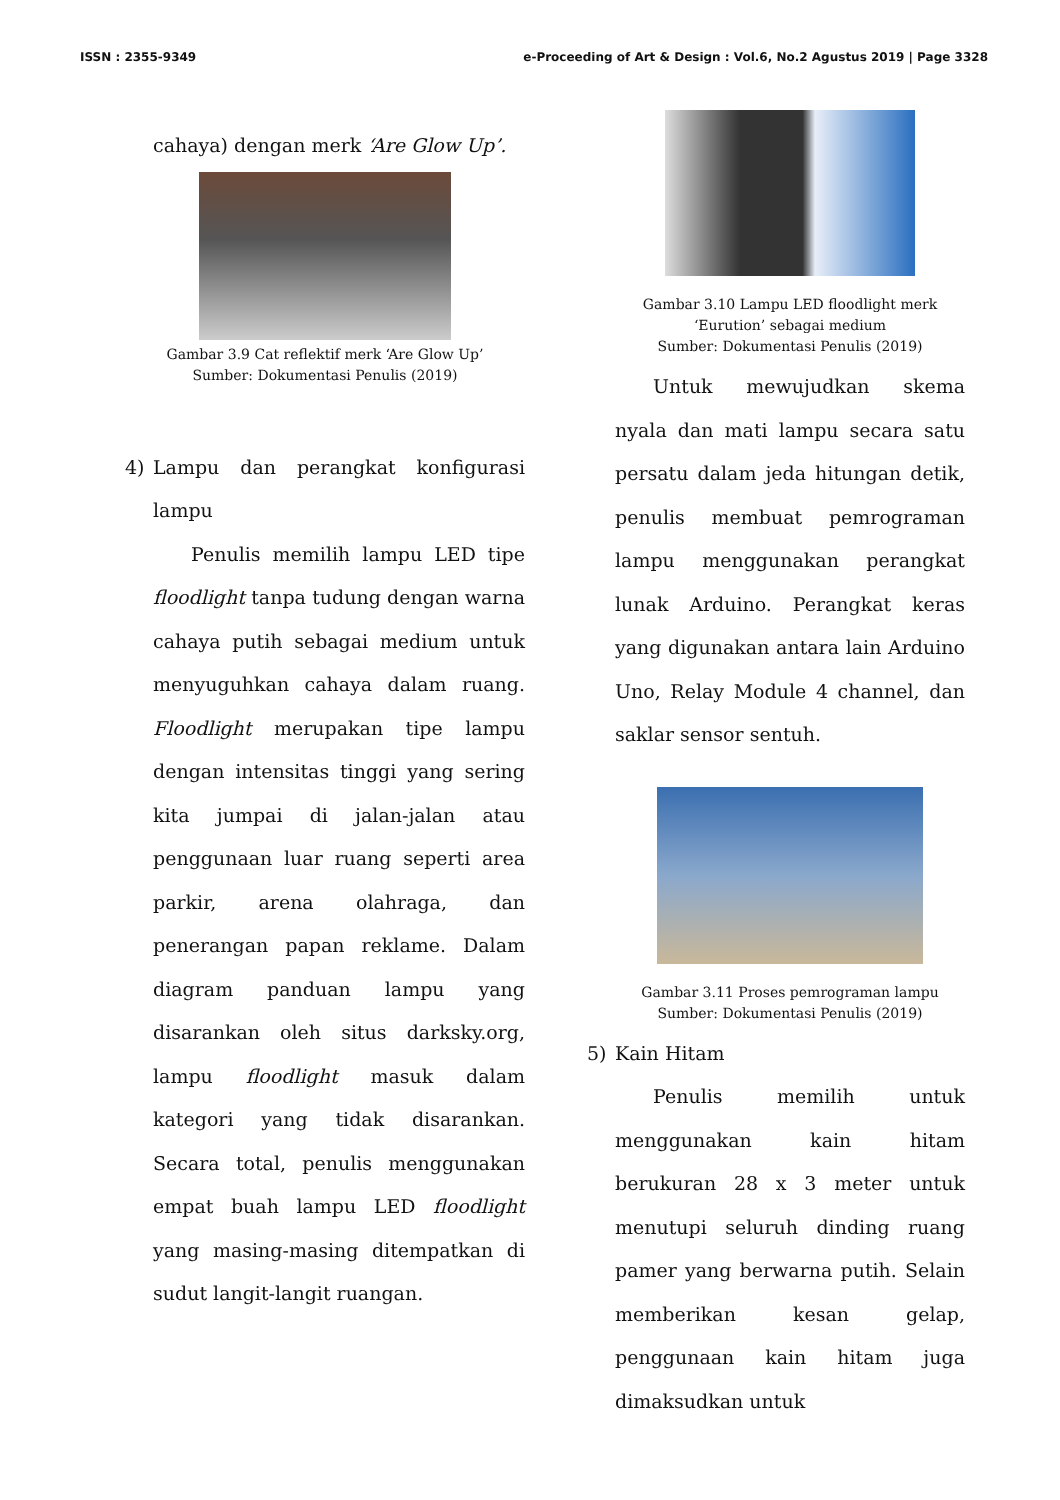ISSN : 2355-9349 e-Proceeding of Art & Design : Vol.6, No.2 Agustus 2019 | Page 3328
cahaya) dengan merk ‘Are Glow Up’.
Gambar 3.9 Cat reflektif merk ‘Are Glow Up’
Sumber: Dokumentasi Penulis (2019)
4) Lampu dan perangkat konfigurasi lampu
Penulis memilih lampu LED tipe floodlight tanpa tudung dengan warna cahaya putih sebagai medium untuk menyuguhkan cahaya dalam ruang. Floodlight merupakan tipe lampu dengan intensitas tinggi yang sering kita jumpai di jalan-jalan atau penggunaan luar ruang seperti area parkir, arena olahraga, dan penerangan papan reklame. Dalam diagram panduan lampu yang disarankan oleh situs darksky.org, lampu floodlight masuk dalam kategori yang tidak disarankan. Secara total, penulis menggunakan empat buah lampu LED floodlight yang masing-masing ditempatkan di sudut langit-langit ruangan.
Gambar 3.10 Lampu LED floodlight merk ‘Eurution’ sebagai medium
Sumber: Dokumentasi Penulis (2019)
Untuk mewujudkan skema nyala dan mati lampu secara satu persatu dalam jeda hitungan detik, penulis membuat pemrograman lampu menggunakan perangkat lunak Arduino. Perangkat keras yang digunakan antara lain Arduino Uno, Relay Module 4 channel, dan saklar sensor sentuh.
Gambar 3.11 Proses pemrograman lampu
Sumber: Dokumentasi Penulis (2019)
5) Kain Hitam
Penulis memilih untuk menggunakan kain hitam berukuran 28 x 3 meter untuk menutupi seluruh dinding ruang pamer yang berwarna putih. Selain memberikan kesan gelap, penggunaan kain hitam juga dimaksudkan untuk